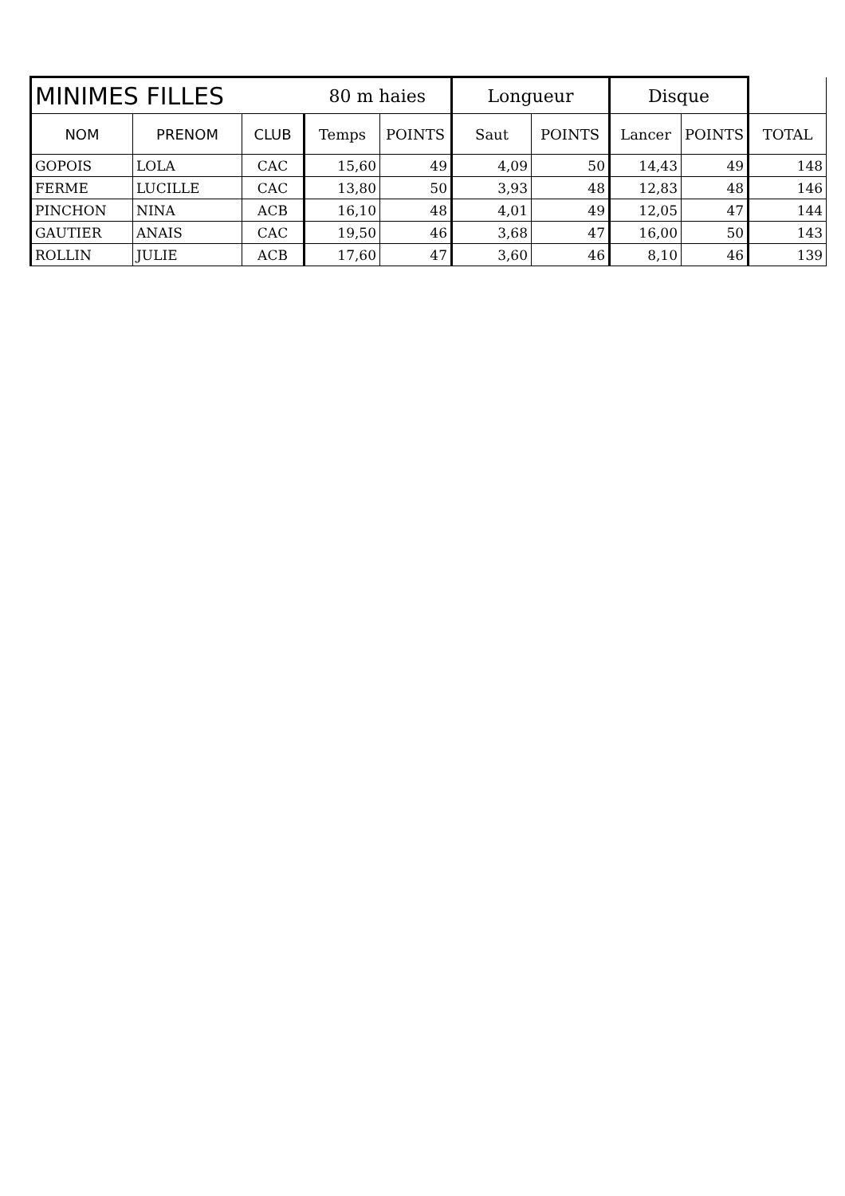| MINIMES FILLES | | | 80 m haies | | Longueur | | Disque | | |
| NOM | PRENOM | CLUB | Temps | POINTS | Saut | POINTS | Lancer | POINTS | TOTAL |
| GOPOIS | LOLA | CAC | 15,60 | 49 | 4,09 | 50 | 14,43 | 49 | 148 |
| FERME | LUCILLE | CAC | 13,80 | 50 | 3,93 | 48 | 12,83 | 48 | 146 |
| PINCHON | NINA | ACB | 16,10 | 48 | 4,01 | 49 | 12,05 | 47 | 144 |
| GAUTIER | ANAIS | CAC | 19,50 | 46 | 3,68 | 47 | 16,00 | 50 | 143 |
| ROLLIN | JULIE | ACB | 17,60 | 47 | 3,60 | 46 | 8,10 | 46 | 139 |